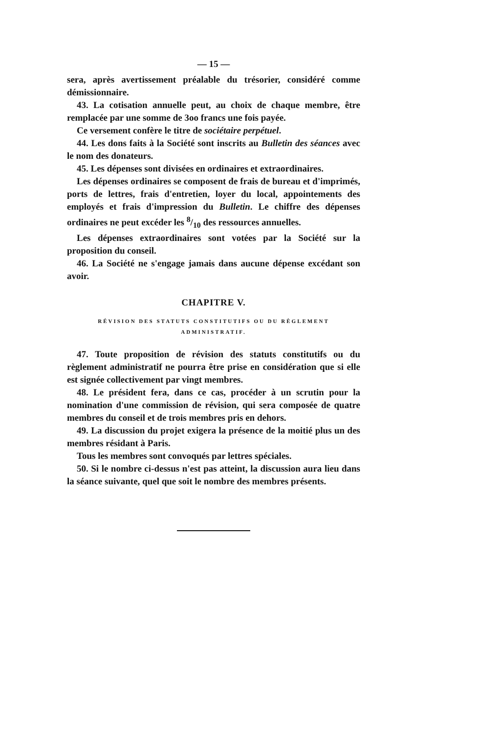— 15 —
sera, après avertissement préalable du trésorier, considéré comme démissionnaire.
43. La cotisation annuelle peut, au choix de chaque membre, être remplacée par une somme de 3oo francs une fois payée.
Ce versement confère le titre de sociétaire perpétuel.
44. Les dons faits à la Société sont inscrits au Bulletin des séances avec le nom des donateurs.
45. Les dépenses sont divisées en ordinaires et extraordinaires.
Les dépenses ordinaires se composent de frais de bureau et d'imprimés, ports de lettres, frais d'entretien, loyer du local, appointements des employés et frais d'impression du Bulletin. Le chiffre des dépenses ordinaires ne peut excéder les 8/10 des ressources annuelles.
Les dépenses extraordinaires sont votées par la Société sur la proposition du conseil.
46. La Société ne s'engage jamais dans aucune dépense excédant son avoir.
CHAPITRE V.
RÉVISION DES STATUTS CONSTITUTIFS OU DU RÈGLEMENT
ADMINISTRATIF.
47. Toute proposition de révision des statuts constitutifs ou du règlement administratif ne pourra être prise en considération que si elle est signée collectivement par vingt membres.
48. Le président fera, dans ce cas, procéder à un scrutin pour la nomination d'une commission de révision, qui sera composée de quatre membres du conseil et de trois membres pris en dehors.
49. La discussion du projet exigera la présence de la moitié plus un des membres résidant à Paris.
Tous les membres sont convoqués par lettres spéciales.
50. Si le nombre ci-dessus n'est pas atteint, la discussion aura lieu dans la séance suivante, quel que soit le nombre des membres présents.